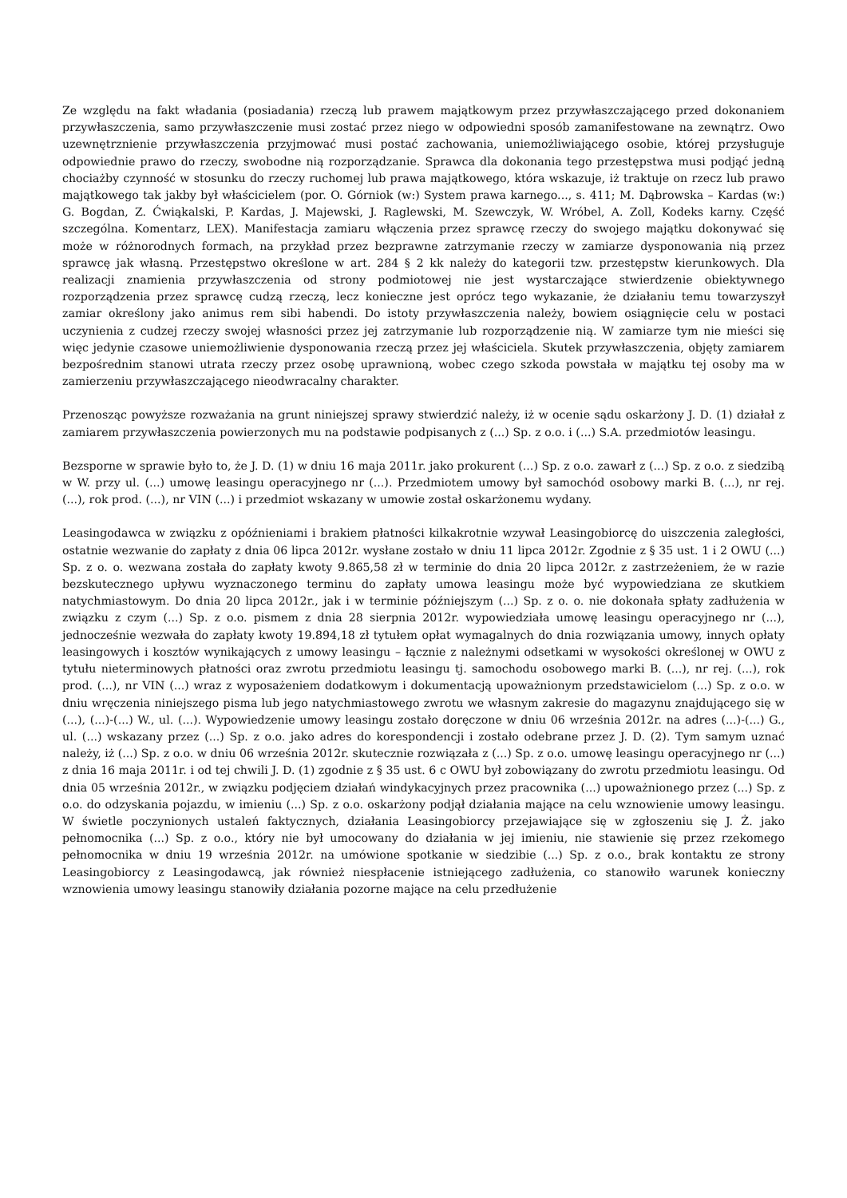Ze względu na fakt władania (posiadania) rzeczą lub prawem majątkowym przez przywłaszczającego przed dokonaniem przywłaszczenia, samo przywłaszczenie musi zostać przez niego w odpowiedni sposób zamanifestowane na zewnątrz. Owo uzewnętrznienie przywłaszczenia przyjmować musi postać zachowania, uniemożliwiającego osobie, której przysługuje odpowiednie prawo do rzeczy, swobodne nią rozporządzanie. Sprawca dla dokonania tego przestępstwa musi podjąć jedną chociażby czynność w stosunku do rzeczy ruchomej lub prawa majątkowego, która wskazuje, iż traktuje on rzecz lub prawo majątkowego tak jakby był właścicielem (por. O. Górniok (w:) System prawa karnego..., s. 411; M. Dąbrowska – Kardas (w:) G. Bogdan, Z. Ćwiąkalski, P. Kardas, J. Majewski, J. Raglewski, M. Szewczyk, W. Wróbel, A. Zoll, Kodeks karny. Część szczególna. Komentarz, LEX). Manifestacja zamiaru włączenia przez sprawcę rzeczy do swojego majątku dokonywać się może w różnorodnych formach, na przykład przez bezprawne zatrzymanie rzeczy w zamiarze dysponowania nią przez sprawcę jak własną. Przestępstwo określone w art. 284 § 2 kk należy do kategorii tzw. przestępstw kierunkowych. Dla realizacji znamienia przywłaszczenia od strony podmiotowej nie jest wystarczające stwierdzenie obiektywnego rozporządzenia przez sprawcę cudzą rzeczą, lecz konieczne jest oprócz tego wykazanie, że działaniu temu towarzyszył zamiar określony jako animus rem sibi habendi. Do istoty przywłaszczenia należy, bowiem osiągnięcie celu w postaci uczynienia z cudzej rzeczy swojej własności przez jej zatrzymanie lub rozporządzenie nią. W zamiarze tym nie mieści się więc jedynie czasowe uniemożliwienie dysponowania rzeczą przez jej właściciela. Skutek przywłaszczenia, objęty zamiarem bezpośrednim stanowi utrata rzeczy przez osobę uprawnioną, wobec czego szkoda powstała w majątku tej osoby ma w zamierzeniu przywłaszczającego nieodwracalny charakter.
Przenosząc powyższe rozważania na grunt niniejszej sprawy stwierdzić należy, iż w ocenie sądu oskarżony J. D. (1) działał z zamiarem przywłaszczenia powierzonych mu na podstawie podpisanych z (...) Sp. z o.o. i (...) S.A. przedmiotów leasingu.
Bezsporne w sprawie było to, że J. D. (1) w dniu 16 maja 2011r. jako prokurent (...) Sp. z o.o. zawarł z (...) Sp. z o.o. z siedzibą w W. przy ul. (...) umowę leasingu operacyjnego nr (...). Przedmiotem umowy był samochód osobowy marki B. (...), nr rej. (...), rok prod. (...), nr VIN (...) i przedmiot wskazany w umowie został oskarżonemu wydany.
Leasingodawca w związku z opóźnieniami i brakiem płatności kilkakrotnie wzywał Leasingobiorcę do uiszczenia zaległości, ostatnie wezwanie do zapłaty z dnia 06 lipca 2012r. wysłane zostało w dniu 11 lipca 2012r. Zgodnie z § 35 ust. 1 i 2 OWU (...) Sp. z o. o. wezwana została do zapłaty kwoty 9.865,58 zł w terminie do dnia 20 lipca 2012r. z zastrzeżeniem, że w razie bezskutecznego upływu wyznaczonego terminu do zapłaty umowa leasingu może być wypowiedziana ze skutkiem natychmiastowym. Do dnia 20 lipca 2012r., jak i w terminie późniejszym (...) Sp. z o. o. nie dokonała spłaty zadłużenia w związku z czym (...) Sp. z o.o. pismem z dnia 28 sierpnia 2012r. wypowiedziała umowę leasingu operacyjnego nr (...), jednocześnie wezwała do zapłaty kwoty 19.894,18 zł tytułem opłat wymagalnych do dnia rozwiązania umowy, innych opłaty leasingowych i kosztów wynikających z umowy leasingu – łącznie z należnymi odsetkami w wysokości określonej w OWU z tytułu nieterminowych płatności oraz zwrotu przedmiotu leasingu tj. samochodu osobowego marki B. (...), nr rej. (...), rok prod. (...), nr VIN (...) wraz z wyposażeniem dodatkowym i dokumentacją upoważnionym przedstawicielom (...) Sp. z o.o. w dniu wręczenia niniejszego pisma lub jego natychmiastowego zwrotu we własnym zakresie do magazynu znajdującego się w (...), (...)-(...) W., ul. (...). Wypowiedzenie umowy leasingu zostało doręczone w dniu 06 września 2012r. na adres (...)-(...) G., ul. (...) wskazany przez (...) Sp. z o.o. jako adres do korespondencji i zostało odebrane przez J. D. (2). Tym samym uznać należy, iż (...) Sp. z o.o. w dniu 06 września 2012r. skutecznie rozwiązała z (...) Sp. z o.o. umowę leasingu operacyjnego nr (...) z dnia 16 maja 2011r. i od tej chwili J. D. (1) zgodnie z § 35 ust. 6 c OWU był zobowiązany do zwrotu przedmiotu leasingu. Od dnia 05 września 2012r., w związku podjęciem działań windykacyjnych przez pracownika (...) upoważnionego przez (...) Sp. z o.o. do odzyskania pojazdu, w imieniu (...) Sp. z o.o. oskarżony podjął działania mające na celu wznowienie umowy leasingu. W świetle poczynionych ustaleń faktycznych, działania Leasingobiorcy przejawiające się w zgłoszeniu się J. Ż. jako pełnomocnika (...) Sp. z o.o., który nie był umocowany do działania w jej imieniu, nie stawienie się przez rzekomego pełnomocnika w dniu 19 września 2012r. na umówione spotkanie w siedzibie (...) Sp. z o.o., brak kontaktu ze strony Leasingobiorcy z Leasingodawcą, jak również niespłacenie istniejącego zadłużenia, co stanowiło warunek konieczny wznowienia umowy leasingu stanowiły działania pozorne mające na celu przedłużenie